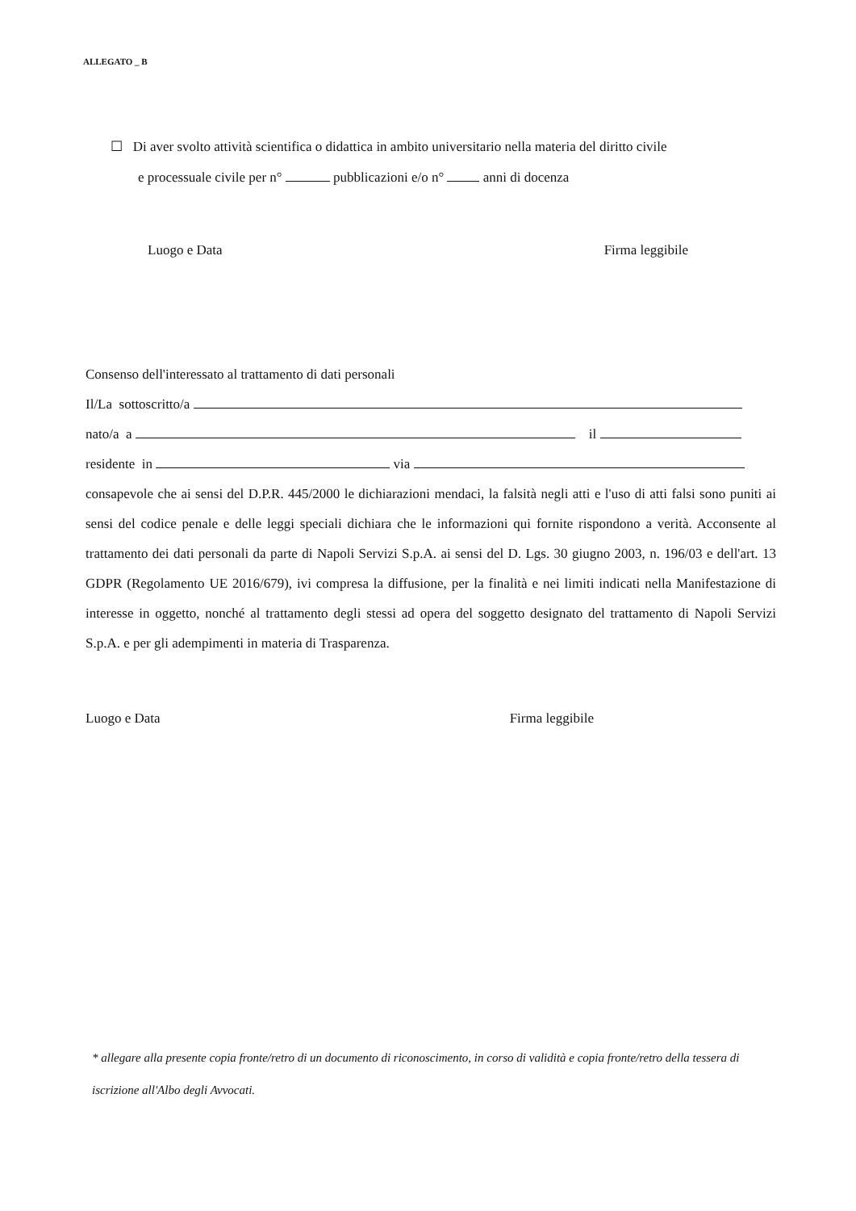ALLEGATO _ B
☐ Di aver svolto attività scientifica o didattica in ambito universitario nella materia del diritto civile
e processuale civile per n° pubblicazioni e/o n° anni di docenza
Luogo e Data Firma leggibile
Consenso dell'interessato al trattamento di dati personali
Il/La sottoscritto/a
nato/a a il
residente in via
consapevole che ai sensi del D.P.R. 445/2000 le dichiarazioni mendaci, la falsità negli atti e l'uso di atti falsi sono puniti ai sensi del codice penale e delle leggi speciali dichiara che le informazioni qui fornite rispondono a verità. Acconsente al trattamento dei dati personali da parte di Napoli Servizi S.p.A. ai sensi del D. Lgs. 30 giugno 2003, n. 196/03 e dell'art. 13 GDPR (Regolamento UE 2016/679), ivi compresa la diffusione, per la finalità e nei limiti indicati nella Manifestazione di interesse in oggetto, nonché al trattamento degli stessi ad opera del soggetto designato del trattamento di Napoli Servizi S.p.A. e per gli adempimenti in materia di Trasparenza.
Luogo e Data Firma leggibile
* allegare alla presente copia fronte/retro di un documento di riconoscimento, in corso di validità e copia fronte/retro della tessera di iscrizione all'Albo degli Avvocati.